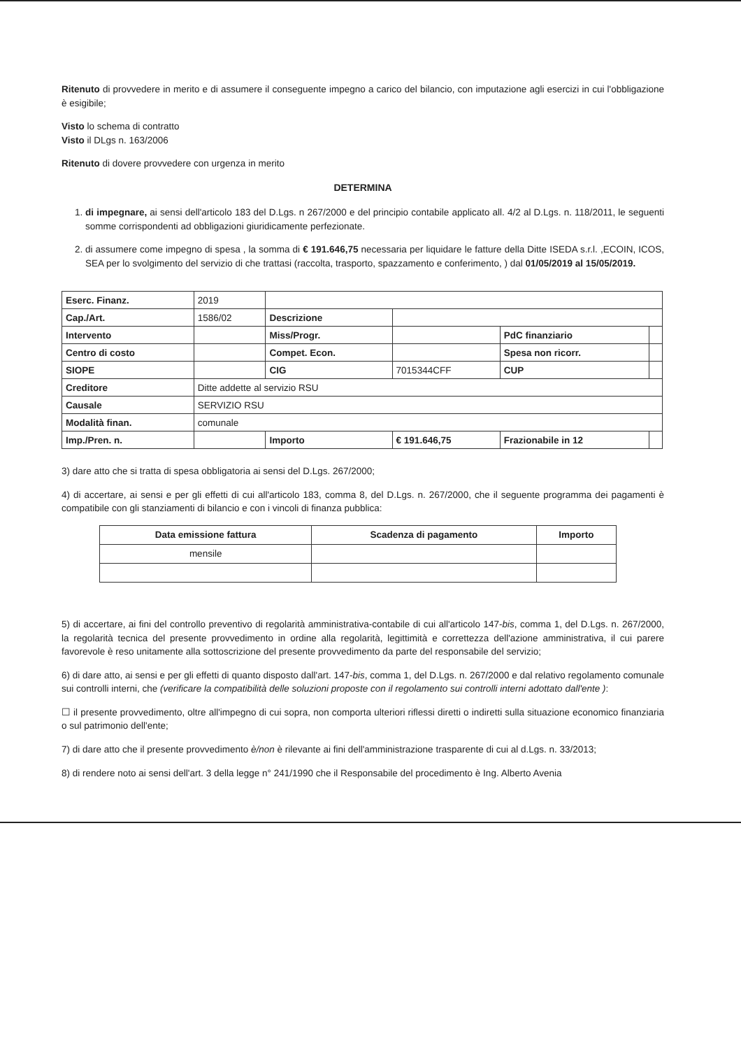Ritenuto di provvedere in merito e di assumere il conseguente impegno a carico del bilancio, con imputazione agli esercizi in cui l'obbligazione è esigibile;
Visto lo schema di contratto
Visto il DLgs n. 163/2006
Ritenuto di dovere provvedere con urgenza in merito
DETERMINA
1. di impegnare, ai sensi dell'articolo 183 del D.Lgs. n 267/2000 e del principio contabile applicato all. 4/2 al D.Lgs. n. 118/2011, le seguenti somme corrispondenti ad obbligazioni giuridicamente perfezionate.
2. di assumere come impegno di spesa , la somma di € 191.646,75 necessaria per liquidare le fatture della Ditte ISEDA s.r.l. ,ECOIN, ICOS, SEA per lo svolgimento del servizio di che trattasi (raccolta, trasporto, spazzamento e conferimento, ) dal 01/05/2019 al 15/05/2019.
| Eserc. Finanz. | 2019 | | | | |
| Cap./Art. | 1586/02 | Descrizione | | | |
| Intervento | | Miss/Progr. | | PdC finanziario | |
| Centro di costo | | Compet. Econ. | | Spesa non ricorr. | |
| SIOPE | | CIG | 7015344CFF | CUP | |
| Creditore | Ditte addette al servizio RSU | | | | |
| Causale | SERVIZIO RSU | | | | |
| Modalità finan. | comunale | | | | |
| Imp./Pren. n. | | Importo | € 191.646,75 | Frazionabile in 12 | |
3) dare atto che si tratta di spesa obbligatoria ai sensi del D.Lgs. 267/2000;
4) di accertare, ai sensi e per gli effetti di cui all'articolo 183, comma 8, del D.Lgs. n. 267/2000, che il seguente programma dei pagamenti è compatibile con gli stanziamenti di bilancio e con i vincoli di finanza pubblica:
| Data emissione fattura | Scadenza di pagamento | Importo |
| --- | --- | --- |
| mensile | | |
5) di accertare, ai fini del controllo preventivo di regolarità amministrativa-contabile di cui all'articolo 147-bis, comma 1, del D.Lgs. n. 267/2000, la regolarità tecnica del presente provvedimento in ordine alla regolarità, legittimità e correttezza dell'azione amministrativa, il cui parere favorevole è reso unitamente alla sottoscrizione del presente provvedimento da parte del responsabile del servizio;
6) di dare atto, ai sensi e per gli effetti di quanto disposto dall'art. 147-bis, comma 1, del D.Lgs. n. 267/2000 e dal relativo regolamento comunale sui controlli interni, che (verificare la compatibilità delle soluzioni proposte con il regolamento sui controlli interni adottato dall'ente ):
☐ il presente provvedimento, oltre all'impegno di cui sopra, non comporta ulteriori riflessi diretti o indiretti sulla situazione economico finanziaria o sul patrimonio dell'ente;
7) di dare atto che il presente provvedimento è/non è rilevante ai fini dell'amministrazione trasparente di cui al d.Lgs. n. 33/2013;
8) di rendere noto ai sensi dell'art. 3 della legge n° 241/1990 che il Responsabile del procedimento è Ing. Alberto Avenia